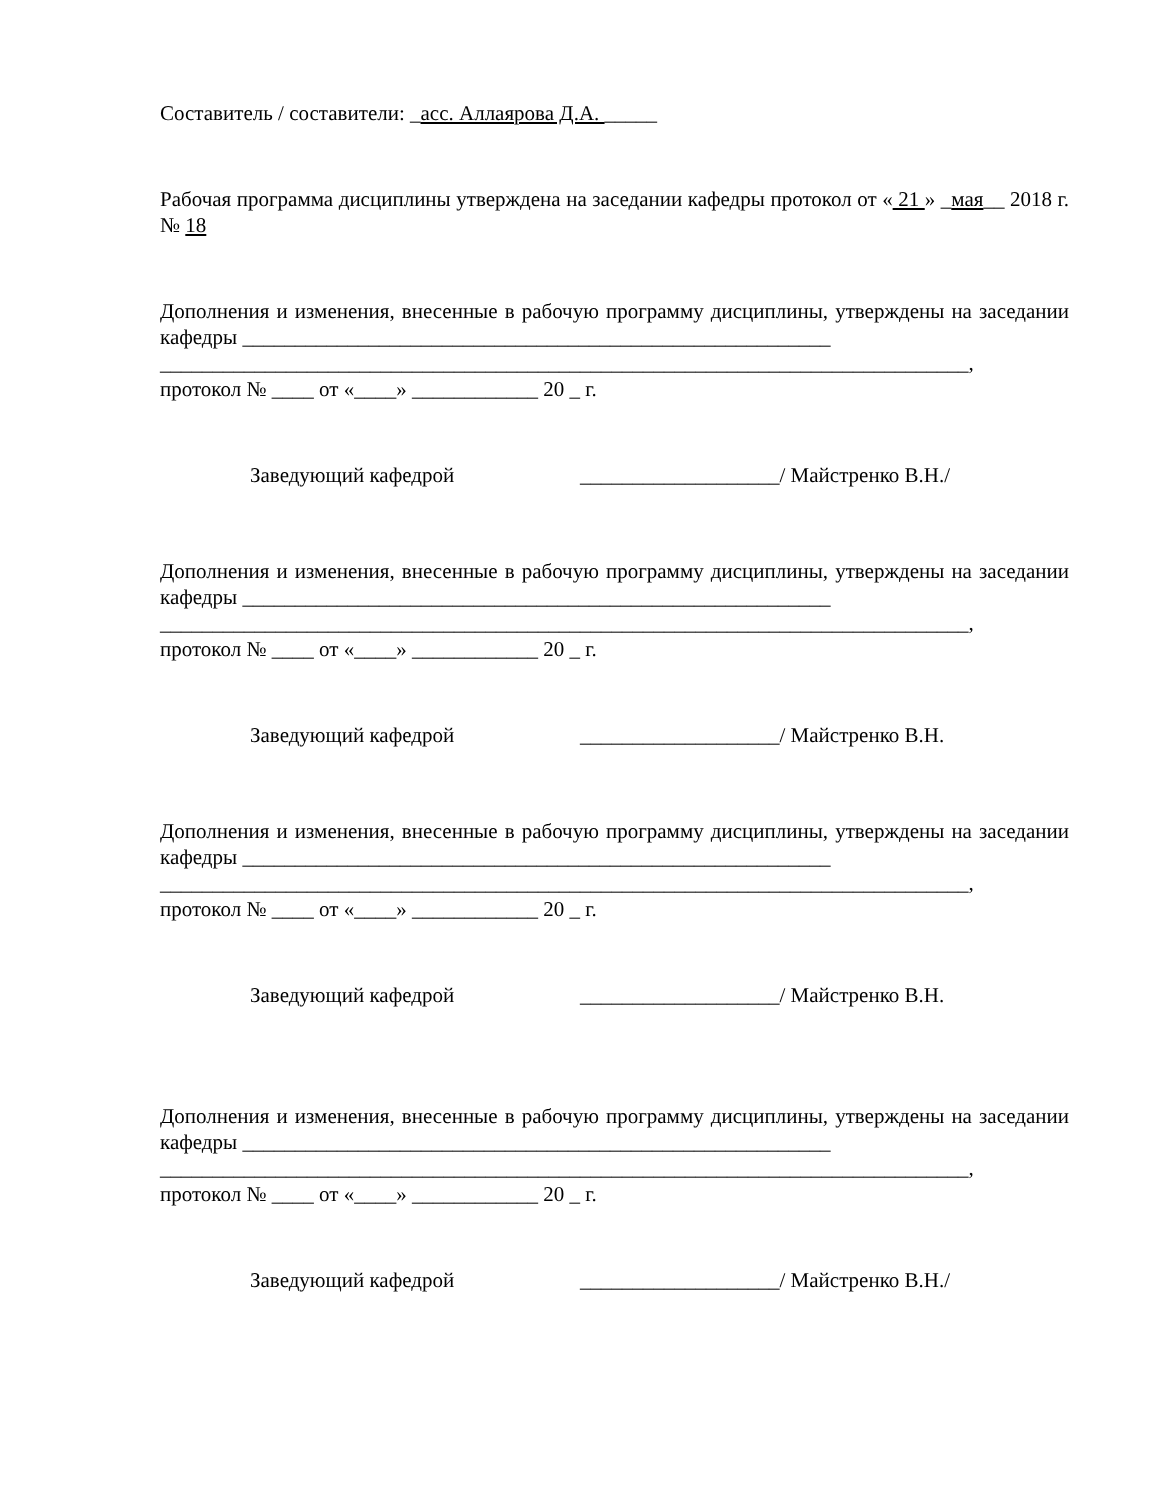Составитель / составители: _асс. Аллаярова Д.А. _____
Рабочая программа дисциплины утверждена на заседании кафедры протокол от « 21 » _мая__ 2018 г. № 18
Дополнения и изменения, внесенные в рабочую программу дисциплины, утверждены на заседании кафедры ________________________________________________________
_____________________________________________________________________________,
протокол № ____ от «____» ____________ 20 _ г.
Заведующий кафедрой ___________________/ Майстренко В.Н./
Дополнения и изменения, внесенные в рабочую программу дисциплины, утверждены на заседании кафедры ________________________________________________________
_____________________________________________________________________________,
протокол № ____ от «____» ____________ 20 _ г.
Заведующий кафедрой ___________________/ Майстренко В.Н.
Дополнения и изменения, внесенные в рабочую программу дисциплины, утверждены на заседании кафедры ________________________________________________________
_____________________________________________________________________________,
протокол № ____ от «____» ____________ 20 _ г.
Заведующий кафедрой ___________________/ Майстренко В.Н.
Дополнения и изменения, внесенные в рабочую программу дисциплины, утверждены на заседании кафедры ________________________________________________________
_____________________________________________________________________________,
протокол № ____ от «____» ____________ 20 _ г.
Заведующий кафедрой ___________________/ Майстренко В.Н./